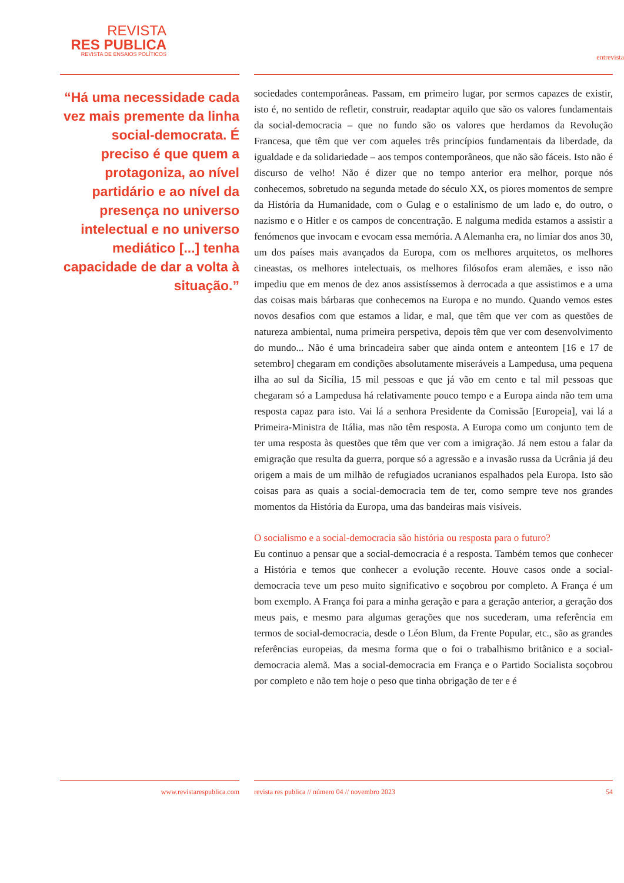REVISTA
RES PUBLICA
REVISTA DE ENSAIOS POLÍTICOS
entrevista
“Há uma necessidade cada vez mais premente da linha social-democrata. É preciso é que quem a protagoniza, ao nível partidário e ao nível da presença no universo intelectual e no universo mediático [...] tenha capacidade de dar a volta à situação.”
sociedades contemporâneas. Passam, em primeiro lugar, por sermos capazes de existir, isto é, no sentido de refletir, construir, readaptar aquilo que são os valores fundamentais da social-democracia – que no fundo são os valores que herdamos da Revolução Francesa, que têm que ver com aqueles três princípios fundamentais da liberdade, da igualdade e da solidariedade – aos tempos contemporâneos, que não são fáceis. Isto não é discurso de velho! Não é dizer que no tempo anterior era melhor, porque nós conhecemos, sobretudo na segunda metade do século XX, os piores momentos de sempre da História da Humanidade, com o Gulag e o estalinismo de um lado e, do outro, o nazismo e o Hitler e os campos de concentração. E nalguma medida estamos a assistir a fenómenos que invocam e evocam essa memória. A Alemanha era, no limiar dos anos 30, um dos países mais avançados da Europa, com os melhores arquitetos, os melhores cineastas, os melhores intelectuais, os melhores filósofos eram alemães, e isso não impediu que em menos de dez anos assistíssemos à derrocada a que assistimos e a uma das coisas mais bárbaras que conhecemos na Europa e no mundo. Quando vemos estes novos desafios com que estamos a lidar, e mal, que têm que ver com as questões de natureza ambiental, numa primeira perspetiva, depois têm que ver com desenvolvimento do mundo... Não é uma brincadeira saber que ainda ontem e anteontem [16 e 17 de setembro] chegaram em condições absolutamente miseráveis a Lampedusa, uma pequena ilha ao sul da Sicília, 15 mil pessoas e que já vão em cento e tal mil pessoas que chegaram só a Lampedusa há relativamente pouco tempo e a Europa ainda não tem uma resposta capaz para isto. Vai lá a senhora Presidente da Comissão [Europeia], vai lá a Primeira-Ministra de Itália, mas não têm resposta. A Europa como um conjunto tem de ter uma resposta às questões que têm que ver com a imigração. Já nem estou a falar da emigração que resulta da guerra, porque só a agressão e a invasão russa da Ucrânia já deu origem a mais de um milhão de refugiados ucranianos espalhados pela Europa. Isto são coisas para as quais a social-democracia tem de ter, como sempre teve nos grandes momentos da História da Europa, uma das bandeiras mais visíveis.
O socialismo e a social-democracia são história ou resposta para o futuro?
Eu continuo a pensar que a social-democracia é a resposta. Também temos que conhecer a História e temos que conhecer a evolução recente. Houve casos onde a social-democracia teve um peso muito significativo e soçobrou por completo. A França é um bom exemplo. A França foi para a minha geração e para a geração anterior, a geração dos meus pais, e mesmo para algumas gerações que nos sucederam, uma referência em termos de social-democracia, desde o Léon Blum, da Frente Popular, etc., são as grandes referências europeias, da mesma forma que o foi o trabalhismo britânico e a social-democracia alemã. Mas a social-democracia em França e o Partido Socialista soçobrou por completo e não tem hoje o peso que tinha obrigação de ter e é
www.revistarespublica.com revista res publica // número 04 // novembro 2023 54